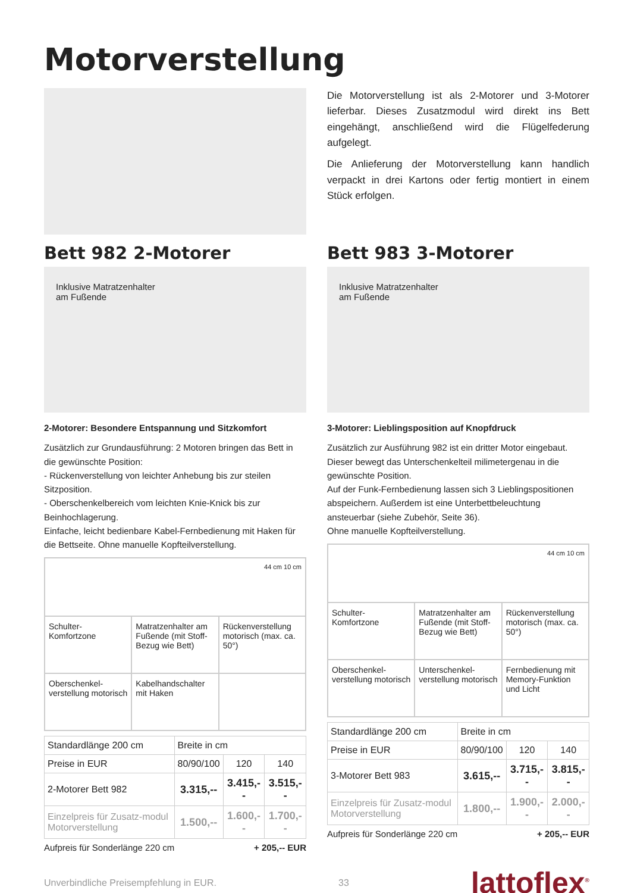Motorverstellung
Die Motorverstellung ist als 2-Motorer und 3-Motorer lieferbar. Dieses Zusatzmodul wird direkt ins Bett eingehängt, anschließend wird die Flügelfederung aufgelegt.
Die Anlieferung der Motorverstellung kann handlich verpackt in drei Kartons oder fertig montiert in einem Stück erfolgen.
Bett 982 2-Motorer
Inklusive Matratzenhalter
am Fußende
2-Motorer: Besondere Entspannung und Sitzkomfort
Zusätzlich zur Grundausführung: 2 Motoren bringen das Bett in die gewünschte Position:
- Rückenverstellung von leichter Anhebung bis zur steilen Sitzposition.
- Oberschenkelbereich vom leichten Knie-Knick bis zur Beinhochlagerung.
Einfache, leicht bedienbare Kabel-Fernbedienung mit Haken für die Bettseite. Ohne manuelle Kopfteilverstellung.
| 44 cm 10 cm | | |
| Schulter-Komfortzone | Matratzenhalter am Fußende (mit Stoff-Bezug wie Bett) | Rückenverstellung motorisch (max. ca. 50°) |
| Oberschenkel-verstellung motorisch | Kabelhandschalter mit Haken | |
| Standardlänge 200 cm | Breite in cm | | |
| Preise in EUR | 80/90/100 | 120 | 140 |
| 2-Motorer Bett 982 | 3.315,-- | 3.415,-- | 3.515,-- |
| Einzelpreis für Zusatz-modul Motorverstellung | 1.500,-- | 1.600,-- | 1.700,-- |
Aufpreis für Sonderlänge 220 cm + 205,-- EUR
Bett 983 3-Motorer
Inklusive Matratzenhalter
am Fußende
3-Motorer: Lieblingsposition auf Knopfdruck
Zusätzlich zur Ausführung 982 ist ein dritter Motor eingebaut. Dieser bewegt das Unterschenkelteil milimetergenau in die gewünschte Position.
Auf der Funk-Fernbedienung lassen sich 3 Lieblingspositionen abspeichern. Außerdem ist eine Unterbettbeleuchtung ansteuerbar (siehe Zubehör, Seite 36).
Ohne manuelle Kopfteilverstellung.
| 44 cm 10 cm | | |
| Schulter-Komfortzone | Matratzenhalter am Fußende (mit Stoff-Bezug wie Bett) | Rückenverstellung motorisch (max. ca. 50°) |
| Oberschenkel-verstellung motorisch | Unterschenkel-verstellung motorisch | Fernbedienung mit Memory-Funktion und Licht |
| Standardlänge 200 cm | Breite in cm | | |
| Preise in EUR | 80/90/100 | 120 | 140 |
| 3-Motorer Bett 983 | 3.615,-- | 3.715,-- | 3.815,-- |
| Einzelpreis für Zusatz-modul Motorverstellung | 1.800,-- | 1.900,-- | 2.000,-- |
Aufpreis für Sonderlänge 220 cm + 205,-- EUR
Unverbindliche Preisempfehlung in EUR. 33 lattoflex<sup>®</sup>